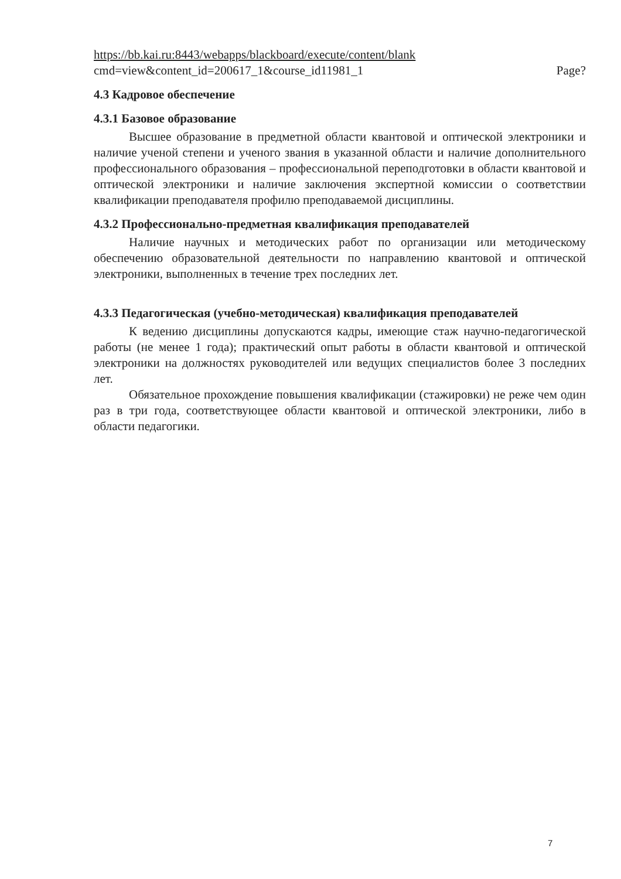https://bb.kai.ru:8443/webapps/blackboard/execute/content/blank
cmd=view&content_id=200617_1&course_id11981_1
Page?
4.3 Кадровое обеспечение
4.3.1 Базовое образование
Высшее образование в предметной области квантовой и оптической электроники и наличие ученой степени и ученого звания в указанной области и наличие дополнительного профессионального образования – профессиональной переподготовки в области квантовой и оптической электроники и наличие заключения экспертной комиссии о соответствии квалификации преподавателя профилю преподаваемой дисциплины.
4.3.2 Профессионально-предметная квалификация преподавателей
Наличие научных и методических работ по организации или методическому обеспечению образовательной деятельности по направлению квантовой и оптической электроники, выполненных в течение трех последних лет.
4.3.3 Педагогическая (учебно-методическая) квалификация преподавателей
К ведению дисциплины допускаются кадры, имеющие стаж научно-педагогической работы (не менее 1 года); практический опыт работы в области квантовой и оптической электроники на должностях руководителей или ведущих специалистов более 3 последних лет.
Обязательное прохождение повышения квалификации (стажировки) не реже чем один раз в три года, соответствующее области квантовой и оптической электроники, либо в области педагогики.
7